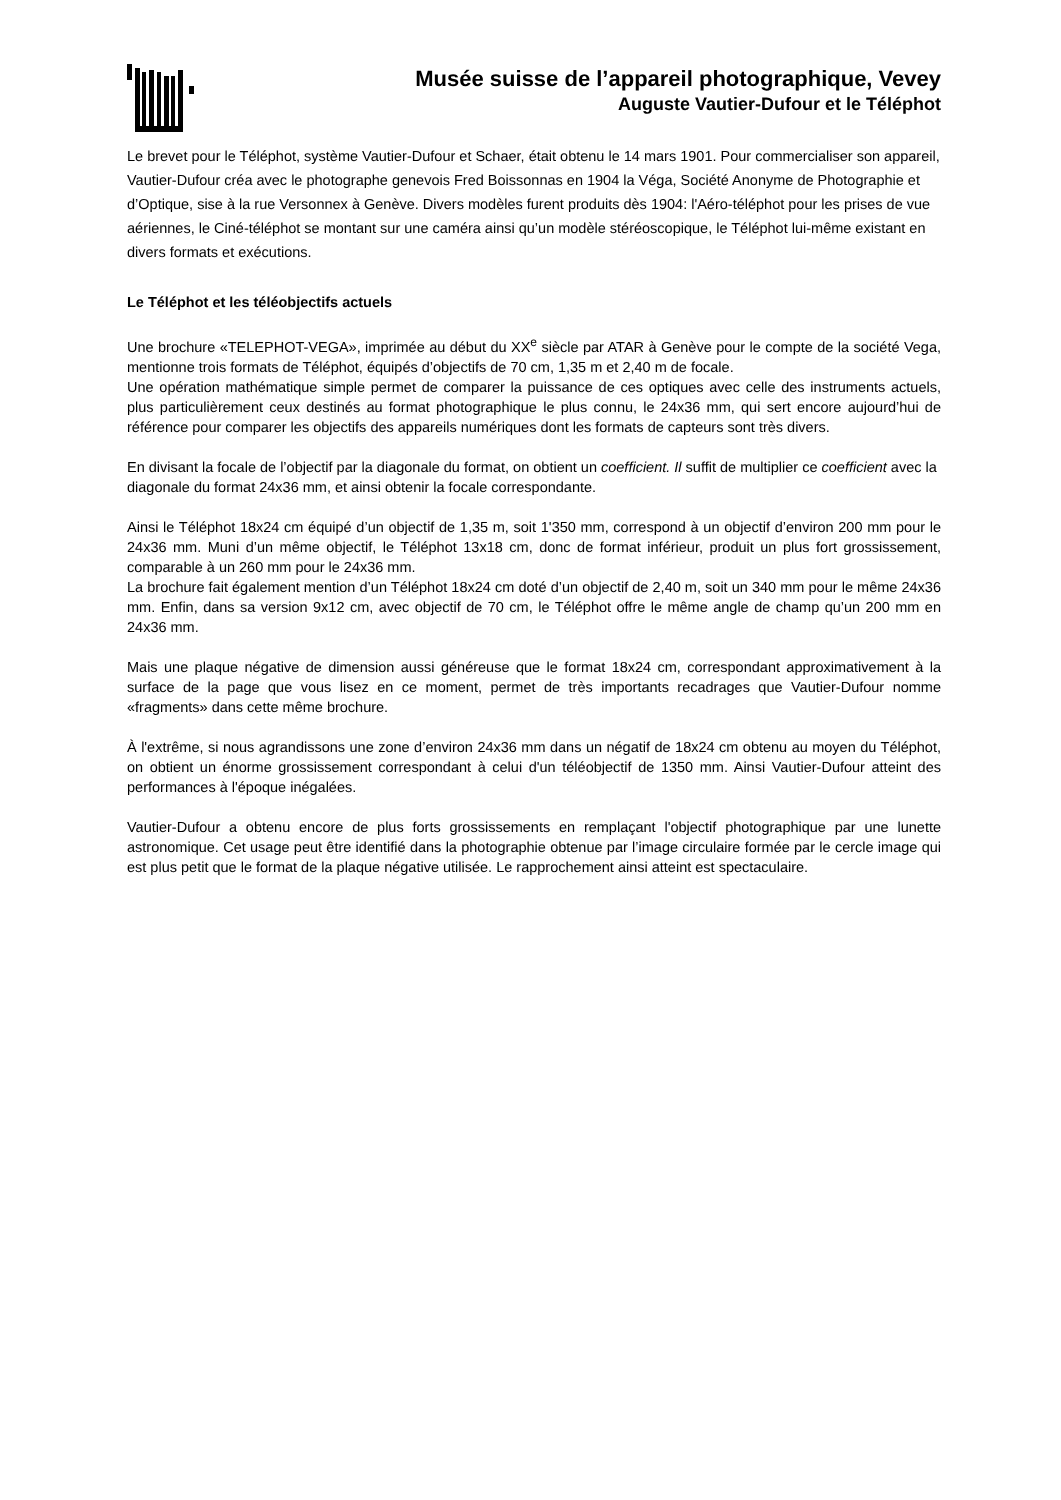Musée suisse de l’appareil photographique, Vevey
Auguste Vautier-Dufour et le Téléphot
Le brevet pour le Téléphot, système Vautier-Dufour et Schaer, était obtenu le 14 mars 1901. Pour commercialiser son appareil, Vautier-Dufour créa avec le photographe genevois Fred Boissonnas en 1904 la Véga, Société Anonyme de Photographie et d’Optique, sise à la rue Versonnex à Genève. Divers modèles furent produits dès 1904: l'Aéro-téléphot pour les prises de vue aériennes, le Ciné-téléphot se montant sur une caméra ainsi qu’un modèle stéréoscopique, le Téléphot lui-même existant en divers formats et exécutions.
Le Téléphot et les téléobjectifs actuels
Une brochure «TELEPHOT-VEGA», imprimée au début du XX<sup>e</sup> siècle par ATAR à Genève pour le compte de la société Vega, mentionne trois formats de Téléphot, équipés d’objectifs de 70 cm, 1,35 m et 2,40 m de focale.
Une opération mathématique simple permet de comparer la puissance de ces optiques avec celle des instruments actuels, plus particulièrement ceux destinés au format photographique le plus connu, le 24x36 mm, qui sert encore aujourd’hui de référence pour comparer les objectifs des appareils numériques dont les formats de capteurs sont très divers.
En divisant la focale de l’objectif par la diagonale du format, on obtient un coefficient. Il suffit de multiplier ce coefficient avec la diagonale du format 24x36 mm, et ainsi obtenir la focale correspondante.
Ainsi le Téléphot 18x24 cm équipé d’un objectif de 1,35 m, soit 1'350 mm, correspond à un objectif d’environ 200 mm pour le 24x36 mm. Muni d’un même objectif, le Téléphot 13x18 cm, donc de format inférieur, produit un plus fort grossissement, comparable à un 260 mm pour le 24x36 mm.
La brochure fait également mention d’un Téléphot 18x24 cm doté d’un objectif de 2,40 m, soit un 340 mm pour le même 24x36 mm. Enfin, dans sa version 9x12 cm, avec objectif de 70 cm, le Téléphot offre le même angle de champ qu’un 200 mm en 24x36 mm.
Mais une plaque négative de dimension aussi généreuse que le format 18x24 cm, correspondant approximativement à la surface de la page que vous lisez en ce moment, permet de très importants recadrages que Vautier-Dufour nomme «fragments» dans cette même brochure.
À l'extrême, si nous agrandissons une zone d’environ 24x36 mm dans un négatif de 18x24 cm obtenu au moyen du Téléphot, on obtient un énorme grossissement correspondant à celui d'un téléobjectif de 1350 mm. Ainsi Vautier-Dufour atteint des performances à l'époque inégalées.
Vautier-Dufour a obtenu encore de plus forts grossissements en remplaçant l'objectif photographique par une lunette astronomique. Cet usage peut être identifié dans la photographie obtenue par l’image circulaire formée par le cercle image qui est plus petit que le format de la plaque négative utilisée. Le rapprochement ainsi atteint est spectaculaire.